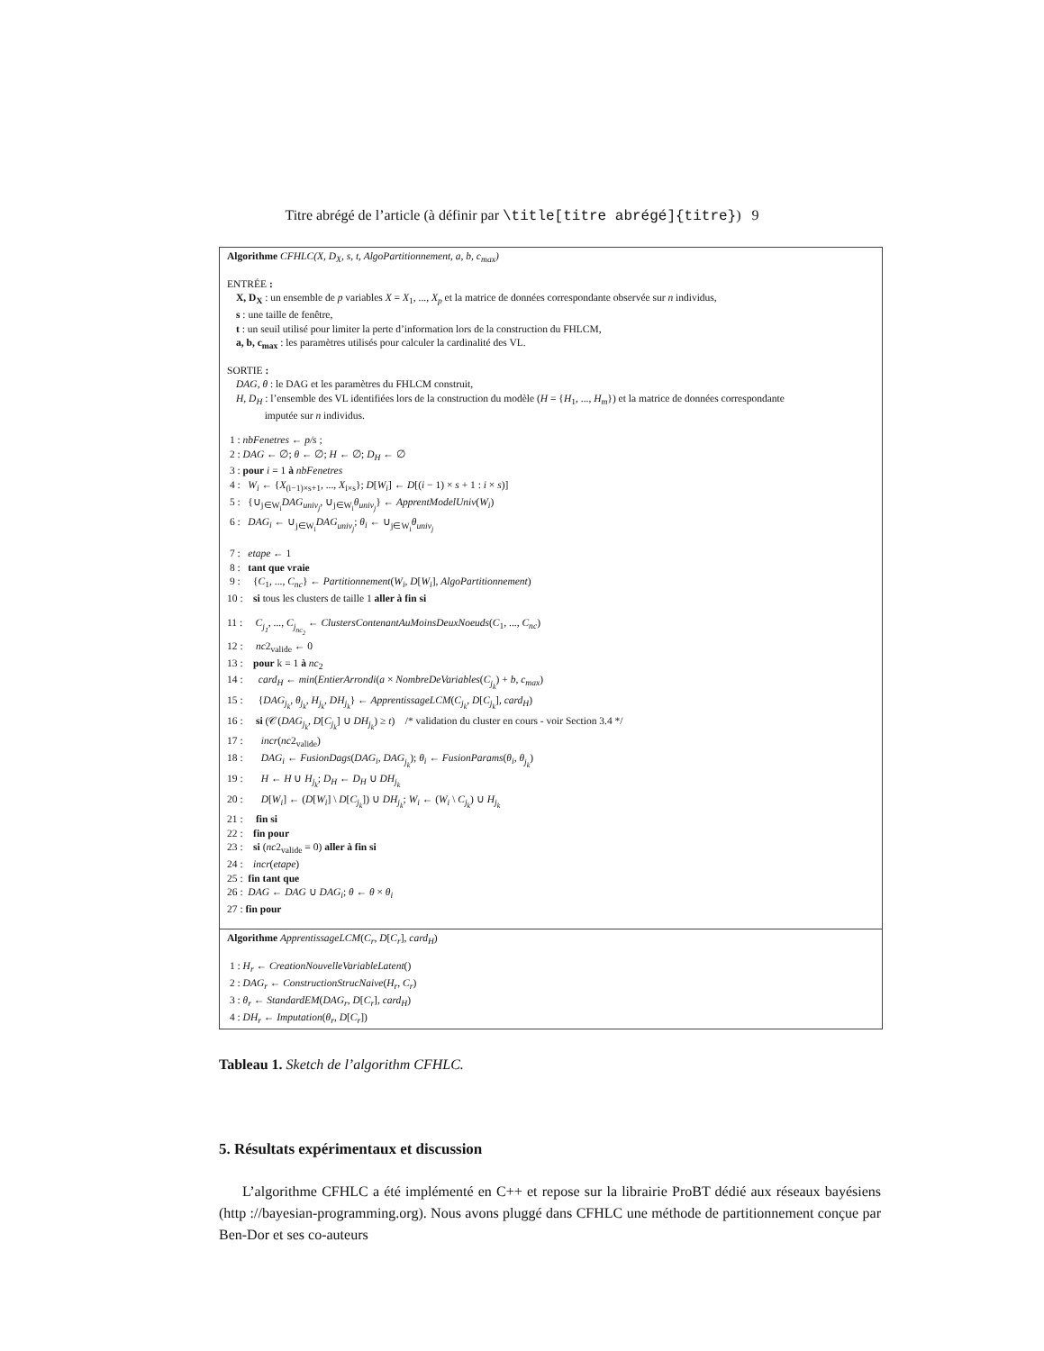Titre abrégé de l’article (à définir par \title[titre abrégé]{titre}) 9
Algorithme CFHLC(X, D<sub>X</sub>, s, t, AlgoPartitionnement, a, b, c<sub>max</sub>)
ENTRÉE :
X, D<sub>X</sub> : un ensemble de p variables X = X<sub>1</sub>, ..., X<sub>p</sub> et la matrice de données correspondante observée sur n individus,
s : une taille de fenêtre,
t : un seuil utilisé pour limiter la perte d’information lors de la construction du FHLCM,
a, b, c<sub>max</sub> : les paramètres utilisés pour calculer la cardinalité des VL.
SORTIE :
DAG, θ : le DAG et les paramètres du FHLCM construit,
H, D<sub>H</sub> : l’ensemble des VL identifiées lors de la construction du modèle (H = {H<sub>1</sub>, ..., H<sub>m</sub>}) et la matrice de données correspondante
imputée sur n individus.
1 : nbFenetres ← p/s ;
2 : DAG ← ∅; θ ← ∅; H ← ∅; D<sub>H</sub> ← ∅
3 : pour i = 1 à nbFenetres
4 : W<sub>i</sub> ← {X<sub>(i−1)×s+1</sub>, ..., X<sub>i×s</sub>}; D[W<sub>i</sub>] ← D[(i − 1) × s + 1 : i × s)]
5 : {∪<sub>j∈W<sub>i</sub></sub>DAG<sub>univ<sub>j</sub></sub>, ∪<sub>j∈W<sub>i</sub></sub>θ<sub>univ<sub>j</sub></sub>} ← ApprentModelUniv(W<sub>i</sub>)
6 : DAG<sub>i</sub> ← ∪<sub>j∈W<sub>i</sub></sub>DAG<sub>univ<sub>j</sub></sub>; θ<sub>i</sub> ← ∪<sub>j∈W<sub>i</sub></sub>θ<sub>univ<sub>j</sub></sub>
7 : etape ← 1
8 : tant que vraie
9 : {C<sub>1</sub>, ..., C<sub>nc</sub>} ← Partitionnement(W<sub>i</sub>, D[W<sub>i</sub>], AlgoPartitionnement)
10 : si tous les clusters de taille 1 aller à fin si
11 : C<sub>j<sub>1</sub></sub>, ..., C<sub>j<sub>nc<sub>2</sub></sub></sub> ← ClustersContenantAuMoinsDeuxNoeuds(C<sub>1</sub>, ..., C<sub>nc</sub>)
12 : nc2<sub>valide</sub> ← 0
13 : pour k = 1 à nc<sub>2</sub>
14 : card<sub>H</sub> ← min(EntierArrondi(a × NombreDeVariables(C<sub>j<sub>k</sub></sub>) + b, c<sub>max</sub>)
15 : {DAG<sub>j<sub>k</sub></sub>, θ<sub>j<sub>k</sub></sub>, H<sub>j<sub>k</sub></sub>, DH<sub>j<sub>k</sub></sub>} ← ApprentissageLCM(C<sub>j<sub>k</sub></sub>, D[C<sub>j<sub>k</sub></sub>], card<sub>H</sub>)
16 : si (𝒞(DAG<sub>j<sub>k</sub></sub>, D[C<sub>j<sub>k</sub></sub>] ∪ DH<sub>j<sub>k</sub></sub>) ≥ t) /* validation du cluster en cours - voir Section 3.4 */
17 : incr(nc2<sub>valide</sub>)
18 : DAG<sub>i</sub> ← FusionDags(DAG<sub>i</sub>, DAG<sub>j<sub>k</sub></sub>); θ<sub>i</sub> ← FusionParams(θ<sub>i</sub>, θ<sub>j<sub>k</sub></sub>)
19 : H ← H ∪ H<sub>j<sub>k</sub></sub>; D<sub>H</sub> ← D<sub>H</sub> ∪ DH<sub>j<sub>k</sub></sub>
20 : D[W<sub>i</sub>] ← (D[W<sub>i</sub>] \ D[C<sub>j<sub>k</sub></sub>]) ∪ DH<sub>j<sub>k</sub></sub>; W<sub>i</sub> ← (W<sub>i</sub> \ C<sub>j<sub>k</sub></sub>) ∪ H<sub>j<sub>k</sub></sub>
21 : fin si
22 : fin pour
23 : si (nc2<sub>valide</sub> = 0) aller à fin si
24 : incr(etape)
25 : fin tant que
26 : DAG ← DAG ∪ DAG<sub>i</sub>; θ ← θ × θ<sub>i</sub>
27 : fin pour
Algorithme ApprentissageLCM(C<sub>r</sub>, D[C<sub>r</sub>], card<sub>H</sub>)
1 : H<sub>r</sub> ← CreationNouvelleVariableLatent()
2 : DAG<sub>r</sub> ← ConstructionStrucNaive(H<sub>r</sub>, C<sub>r</sub>)
3 : θ<sub>r</sub> ← StandardEM(DAG<sub>r</sub>, D[C<sub>r</sub>], card<sub>H</sub>)
4 : DH<sub>r</sub> ← Imputation(θ<sub>r</sub>, D[C<sub>r</sub>])
Tableau 1. Sketch de l’algorithm CFHLC.
5. Résultats expérimentaux et discussion
L’algorithme CFHLC a été implémenté en C++ et repose sur la librairie ProBT dédié aux réseaux bayésiens (http ://bayesian-programming.org). Nous avons pluggé dans CFHLC une méthode de partitionnement conçue par Ben-Dor et ses co-auteurs